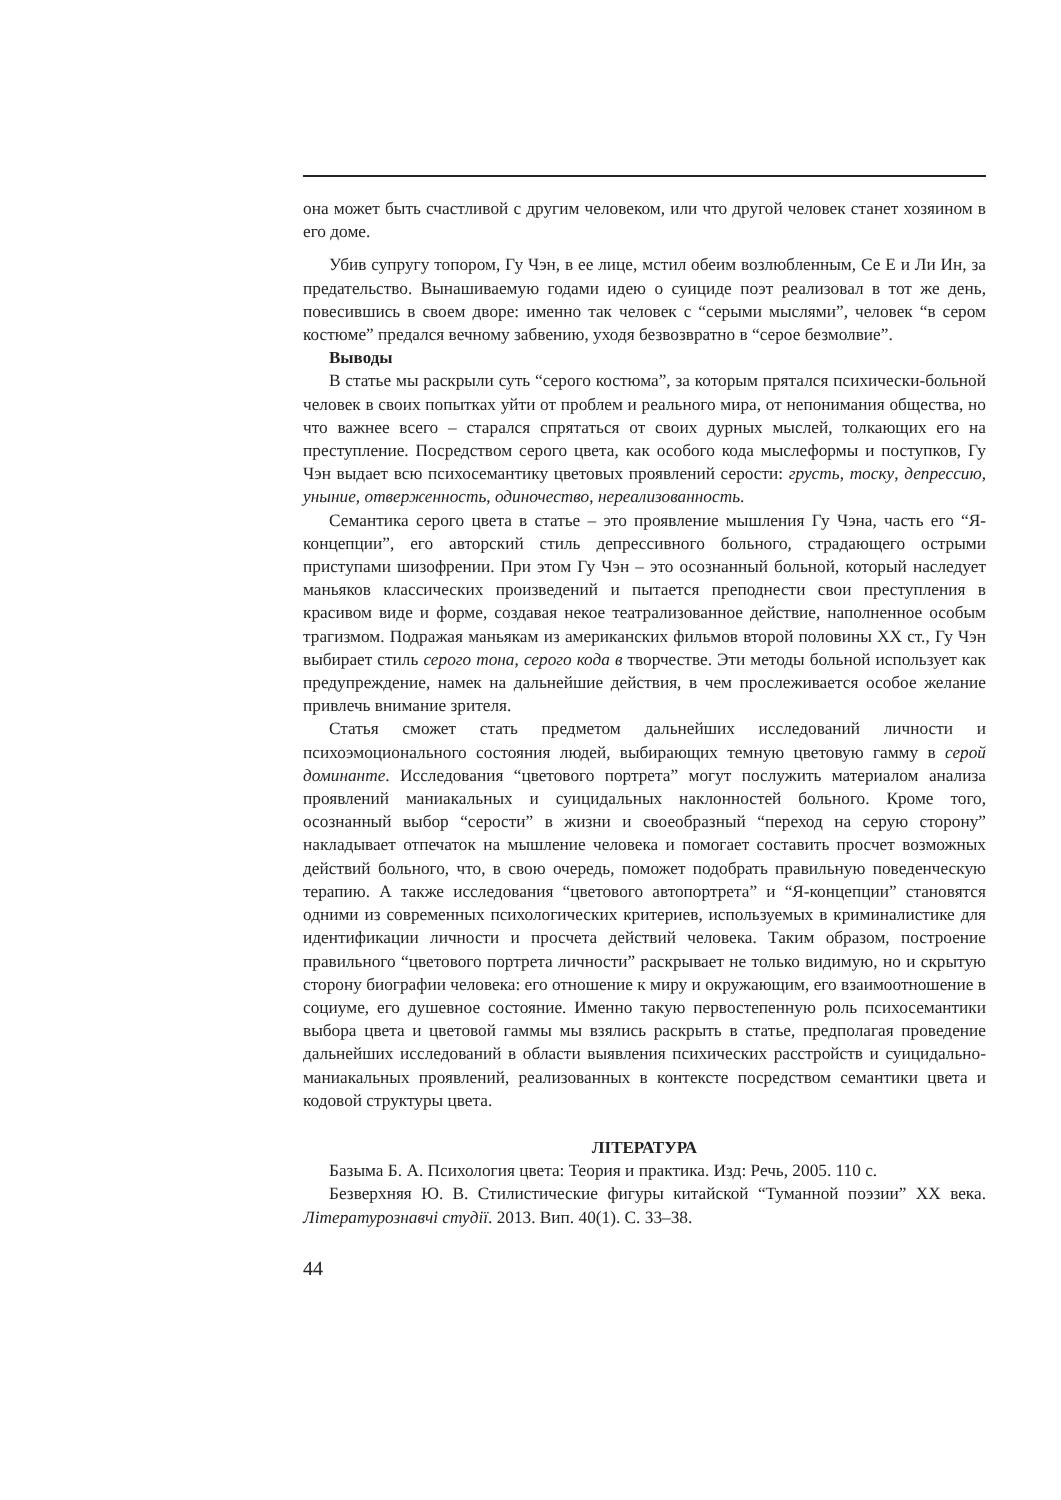она может быть счастливой с другим человеком, или что другой человек станет хозяином в его доме.
Убив супругу топором, Гу Чэн, в ее лице, мстил обеим возлюбленным, Се Е и Ли Ин, за предательство. Вынашиваемую годами идею о суициде поэт реализовал в тот же день, повесившись в своем дворе: именно так человек с “серыми мыслями”, человек “в сером костюме” предался вечному забвению, уходя безвозвратно в “серое безмолвие”.
Выводы
В статье мы раскрыли суть “серого костюма”, за которым прятался психически-больной человек в своих попытках уйти от проблем и реального мира, от непонимания общества, но что важнее всего – старался спрятаться от своих дурных мыслей, толкающих его на преступление. Посредством серого цвета, как особого кода мыслеформы и поступков, Гу Чэн выдает всю психосемантику цветовых проявлений серости: грусть, тоску, депрессию, уныние, отверженность, одиночество, нереализованность.
Семантика серого цвета в статье – это проявление мышления Гу Чэна, часть его “Я-концепции”, его авторский стиль депрессивного больного, страдающего острыми приступами шизофрении. При этом Гу Чэн – это осознанный больной, который наследует маньяков классических произведений и пытается преподнести свои преступления в красивом виде и форме, создавая некое театрализованное действие, наполненное особым трагизмом. Подражая маньякам из американских фильмов второй половины XX ст., Гу Чэн выбирает стиль серого тона, серого кода в творчестве. Эти методы больной использует как предупреждение, намек на дальнейшие действия, в чем прослеживается особое желание привлечь внимание зрителя.
Статья сможет стать предметом дальнейших исследований личности и психоэмоционального состояния людей, выбирающих темную цветовую гамму в серой доминанте. Исследования “цветового портрета” могут послужить материалом анализа проявлений маниакальных и суицидальных наклонностей больного. Кроме того, осознанный выбор “серости” в жизни и своеобразный “переход на серую сторону” накладывает отпечаток на мышление человека и помогает составить просчет возможных действий больного, что, в свою очередь, поможет подобрать правильную поведенческую терапию. А также исследования “цветового автопортрета” и “Я-концепции” становятся одними из современных психологических критериев, используемых в криминалистике для идентификации личности и просчета действий человека. Таким образом, построение правильного “цветового портрета личности” раскрывает не только видимую, но и скрытую сторону биографии человека: его отношение к миру и окружающим, его взаимоотношение в социуме, его душевное состояние. Именно такую первостепенную роль психосемантики выбора цвета и цветовой гаммы мы взялись раскрыть в статье, предполагая проведение дальнейших исследований в области выявления психических расстройств и суицидально-маниакальных проявлений, реализованных в контексте посредством семантики цвета и кодовой структуры цвета.
ЛІТЕРАТУРА
Базыма Б. А. Психология цвета: Теория и практика. Изд: Речь, 2005. 110 с.
Безверхняя Ю. В. Стилистические фигуры китайской “Туманной поэзии” XX века. Літературознавчі студії. 2013. Вип. 40(1). С. 33–38.
44